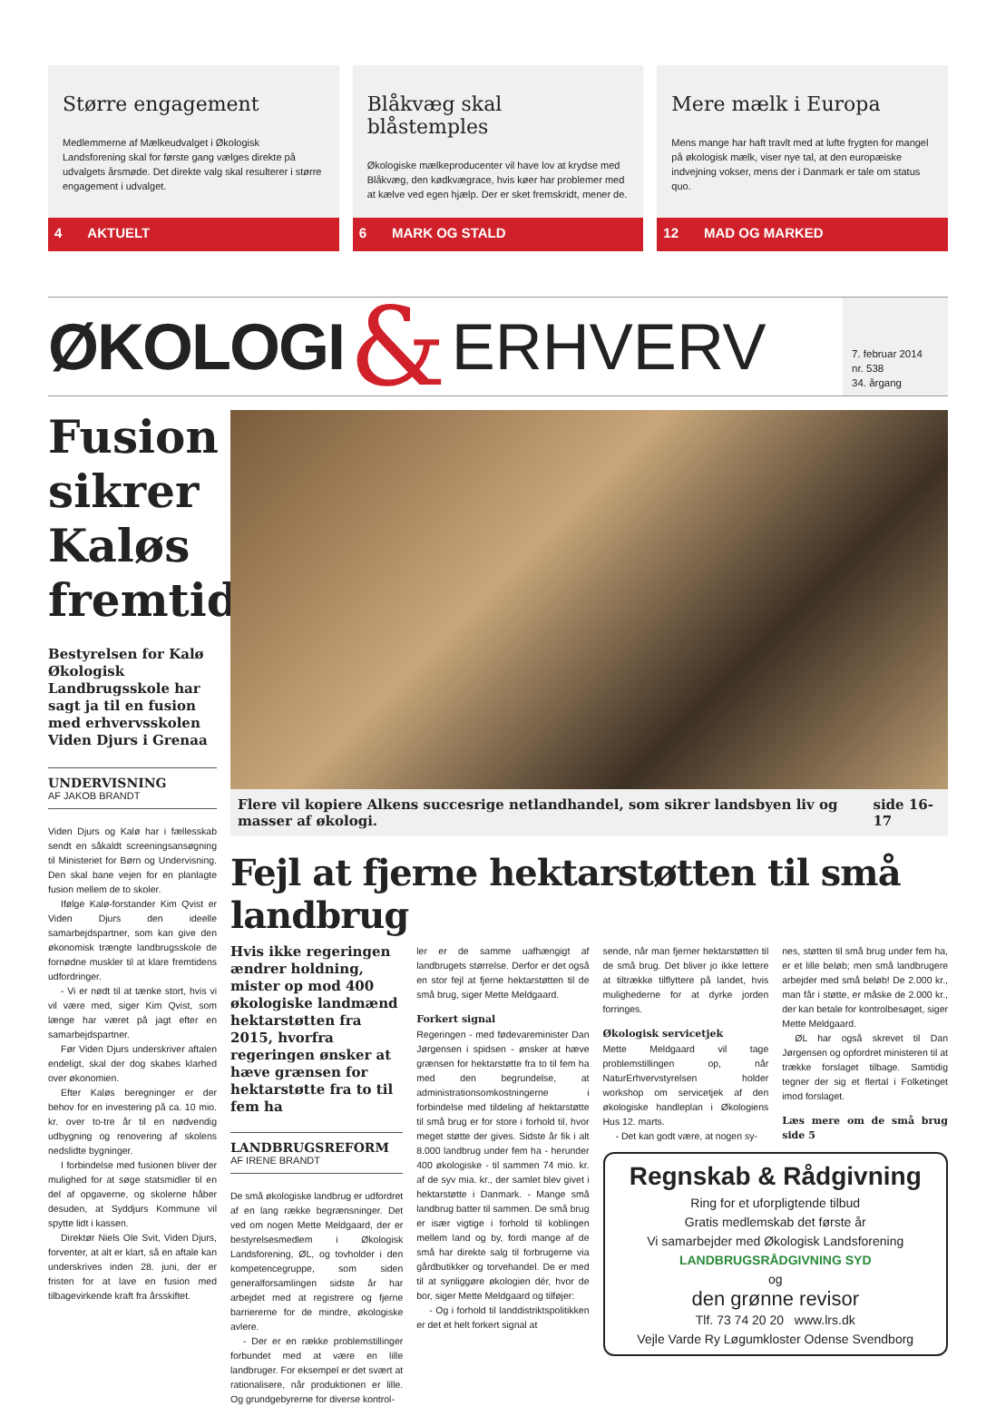Større engagement
Medlemmerne af Mælkeudvalget i Økologisk Landsforening skal for første gang vælges direkte på udvalgets årsmøde. Det direkte valg skal resulterer i større engagement i udvalget.
4 AKTUELT
Blåkvæg skal blåstemples
Økologiske mælkeproducenter vil have lov at krydse med Blåkvæg, den kødkvægrace, hvis køer har problemer med at kælve ved egen hjælp. Der er sket fremskridt, mener de.
6 MARK OG STALD
Mere mælk i Europa
Mens mange har haft travlt med at lufte frygten for mangel på økologisk mælk, viser nye tal, at den europæiske indvejning vokser, mens der i Danmark er tale om status quo.
12 MAD OG MARKED
ØKOLOGI & ERHVERV
7. februar 2014
nr. 538
34. årgang
Fusion sikrer Kaløs fremtid
Bestyrelsen for Kalø Økologisk Landbrugsskole har sagt ja til en fusion med erhvervsskolen Viden Djurs i Grenaa
UNDERVISNING
AF JAKOB BRANDT
Viden Djurs og Kalø har i fællesskab sendt en såkaldt screeningsansøgning til Ministeriet for Børn og Undervisning. Den skal bane vejen for en planlagte fusion mellem de to skoler.
Ifølge Kalø-forstander Kim Qvist er Viden Djurs den ideelle samarbejdspartner, som kan give den økonomisk trængte landbrugsskole de fornødne muskler til at klare fremtidens udfordringer.
- Vi er nødt til at tænke stort, hvis vi vil være med, siger Kim Qvist, som længe har været på jagt efter en samarbejdspartner.
Før Viden Djurs underskriver aftalen endeligt, skal der dog skabes klarhed over økonomien.
Efter Kaløs beregninger er der behov for en investering på ca. 10 mio. kr. over to-tre år til en nødvendig udbygning og renovering af skolens nedslidte bygninger.
I forbindelse med fusionen bliver der mulighed for at søge statsmidler til en del af opgaverne, og skolerne håber desuden, at Syddjurs Kommune vil spytte lidt i kassen.
Direktør Niels Ole Svit, Viden Djurs, forventer, at alt er klart, så en aftale kan underskrives inden 28. juni, der er fristen for at lave en fusion med tilbagevirkende kraft fra årsskiftet.
Flere vil kopiere Alkens succesrige netlandhandel, som sikrer landsbyen liv og masser af økologi. side 16-17
Fejl at fjerne hektarstøtten til små landbrug
Hvis ikke regeringen ændrer holdning, mister op mod 400 økologiske landmænd hektarstøtten fra 2015, hvorfra regeringen ønsker at hæve grænsen for hektarstøtte fra to til fem ha
LANDBRUGSREFORM
AF IRENE BRANDT
De små økologiske landbrug er udfordret af en lang række begrænsninger. Det ved om nogen Mette Meldgaard, der er bestyrelsesmedlem i Økologisk Landsforening, ØL, og tovholder i den kompetencegruppe, som siden generalforsamlingen sidste år har arbejdet med at registrere og fjerne barriererne for de mindre, økologiske avlere.
- Der er en række problemstillinger forbundet med at være en lille landbruger. For eksempel er det svært at rationalisere, når produktionen er lille. Og grundgebyrerne for diverse kontrol-
ler er de samme uafhængigt af landbrugets størrelse. Derfor er det også en stor fejl at fjerne hektarstøtten til de små brug, siger Mette Meldgaard.
Forkert signal
Regeringen - med fødevareminister Dan Jørgensen i spidsen - ønsker at hæve grænsen for hektarstøtte fra to til fem ha med den begrundelse, at administrationsomkostningerne i forbindelse med tildeling af hektarstøtte til små brug er for store i forhold til, hvor meget støtte der gives. Sidste år fik i alt 8.000 landbrug under fem ha - herunder 400 økologiske - til sammen 74 mio. kr. af de syv mia. kr., der samlet blev givet i hektarstøtte i Danmark. - Mange små landbrug batter til sammen. De små brug er især vigtige i forhold til koblingen mellem land og by, fordi mange af de små har direkte salg til forbrugerne via gårdbutikker og torvehandel. De er med til at synliggøre økologien dér, hvor de bor, siger Mette Meldgaard og tilføjer:
- Og i forhold til landdistriktspolitikken er det et helt forkert signal at
sende, når man fjerner hektarstøtten til de små brug. Det bliver jo ikke lettere at tiltrække tilflyttere på landet, hvis mulighederne for at dyrke jorden forringes.
Økologisk servicetjek
Mette Meldgaard vil tage problemstillingen op, når NaturErhvervstyrelsen holder workshop om servicetjek af den økologiske handleplan i Økologiens Hus 12. marts.
- Det kan godt være, at nogen sy-
nes, støtten til små brug under fem ha, er et lille beløb; men små landbrugere arbejder med små beløb! De 2.000 kr., man får i støtte, er måske de 2.000 kr., der kan betale for kontrolbesøget, siger Mette Meldgaard.
ØL har også skrevet til Dan Jørgensen og opfordret ministeren til at trække forslaget tilbage. Samtidig tegner der sig et flertal i Folketinget imod forslaget.
Læs mere om de små brug side 5
Regnskab & Rådgivning
Ring for et uforpligtende tilbud
Gratis medlemskab det første år
Vi samarbejder med Økologisk Landsforening
LANDBRUGSRÅDGIVNING SYD
og
den grønne revisor
Tlf. 73 74 20 20 www.lrs.dk
Vejle Varde Ry Løgumkloster Odense Svendborg